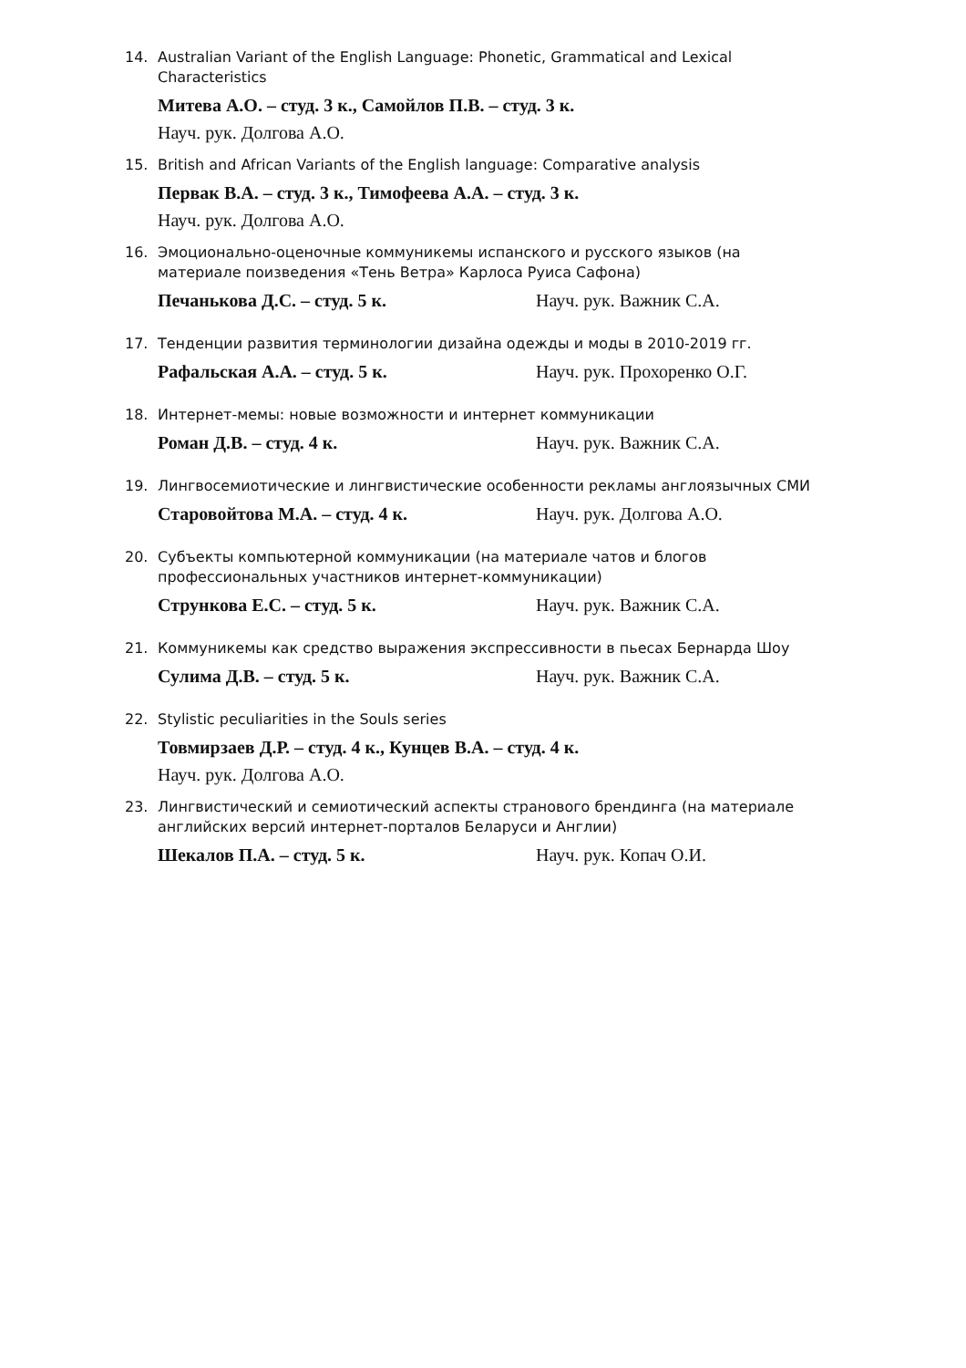14. Australian Variant of the English Language: Phonetic, Grammatical and Lexical Characteristics
Митева А.О. – студ. 3 к., Самойлов П.В. – студ. 3 к.
Науч. рук. Долгова А.О.
15. British and African Variants of the English language: Comparative analysis
Первак В.А. – студ. 3 к., Тимофеева А.А. – студ. 3 к.
Науч. рук. Долгова А.О.
16. Эмоционально-оценочные коммуникемы испанского и русского языков (на материале поизведения «Тень Ветра» Карлоса Руиса Сафона)
Печанькова Д.С. – студ. 5 к. Науч. рук. Важник С.А.
17. Тенденции развития терминологии дизайна одежды и моды в 2010-2019 гг.
Рафальская А.А. – студ. 5 к. Науч. рук. Прохоренко О.Г.
18. Интернет-мемы: новые возможности и интернет коммуникации
Роман Д.В. – студ. 4 к. Науч. рук. Важник С.А.
19. Лингвосемиотические и лингвистические особенности рекламы англоязычных СМИ
Старовойтова М.А. – студ. 4 к. Науч. рук. Долгова А.О.
20. Субъекты компьютерной коммуникации (на материале чатов и блогов профессиональных участников интернет-коммуникации)
Стрункова Е.С. – студ. 5 к. Науч. рук. Важник С.А.
21. Коммуникемы как средство выражения экспрессивности в пьесах Бернарда Шоу
Сулима Д.В. – студ. 5 к. Науч. рук. Важник С.А.
22. Stylistic peculiarities in the Souls series
Товмирзаев Д.Р. – студ. 4 к., Кунцев В.А. – студ. 4 к.
Науч. рук. Долгова А.О.
23. Лингвистический и семиотический аспекты странового брендинга (на материале английских версий интернет-порталов Беларуси и Англии)
Шекалов П.А. – студ. 5 к. Науч. рук. Копач О.И.